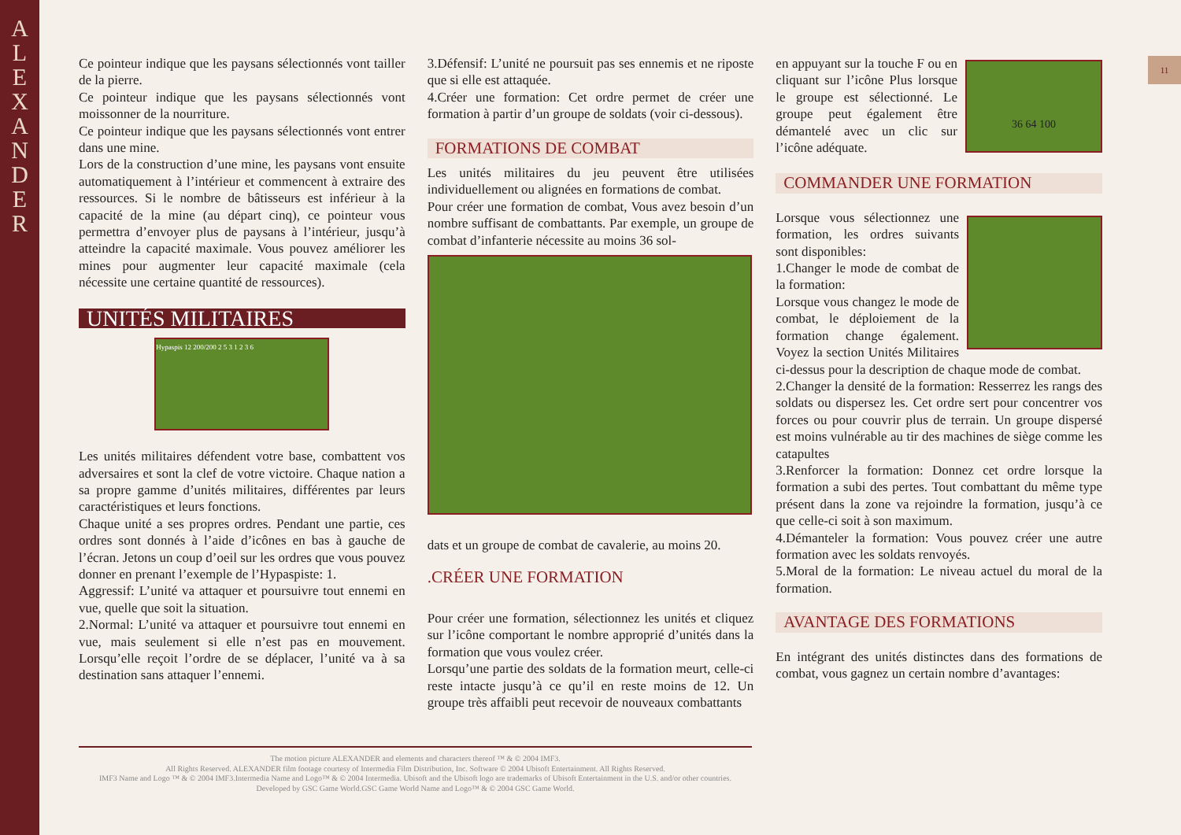A
L
E
X
A
N
D
E
R
11
Ce pointeur indique que les paysans sélectionnés vont tailler de la pierre.
Ce pointeur indique que les paysans sélectionnés vont moissonner de la nourriture.
Ce pointeur indique que les paysans sélectionnés vont entrer dans une mine.
Lors de la construction d’une mine, les paysans vont ensuite automatiquement à l’intérieur et commencent à extraire des ressources. Si le nombre de bâtisseurs est inférieur à la capacité de la mine (au départ cinq), ce pointeur vous permettra d’envoyer plus de paysans à l’intérieur, jusqu’à atteindre la capacité maximale. Vous pouvez améliorer les mines pour augmenter leur capacité maximale (cela nécessite une certaine quantité de ressources).
UNITÉS MILITAIRES
Hypaspis 12 200/200 2 5 3 1 2 3 6
Les unités militaires défendent votre base, combattent vos adversaires et sont la clef de votre victoire. Chaque nation a sa propre gamme d’unités militaires, différentes par leurs caractéristiques et leurs fonctions.
Chaque unité a ses propres ordres. Pendant une partie, ces ordres sont donnés à l’aide d’icônes en bas à gauche de l’écran. Jetons un coup d’oeil sur les ordres que vous pouvez donner en prenant l’exemple de l’Hypaspiste: 1.
Aggressif: L’unité va attaquer et poursuivre tout ennemi en vue, quelle que soit la situation.
2.Normal: L’unité va attaquer et poursuivre tout ennemi en vue, mais seulement si elle n’est pas en mouvement. Lorsqu’elle reçoit l’ordre de se déplacer, l’unité va à sa destination sans attaquer l’ennemi.
3.Défensif: L’unité ne poursuit pas ses ennemis et ne riposte que si elle est attaquée.
4.Créer une formation: Cet ordre permet de créer une formation à partir d’un groupe de soldats (voir ci-dessous).
FORMATIONS DE COMBAT
Les unités militaires du jeu peuvent être utilisées individuellement ou alignées en formations de combat.
Pour créer une formation de combat, Vous avez besoin d’un nombre suffisant de combattants. Par exemple, un groupe de combat d’infanterie nécessite au moins 36 sol-
dats et un groupe de combat de cavalerie, au moins 20.
.CRÉER UNE FORMATION
Pour créer une formation, sélectionnez les unités et cliquez sur l’icône comportant le nombre approprié d’unités dans la formation que vous voulez créer.
Lorsqu’une partie des soldats de la formation meurt, celle-ci reste intacte jusqu’à ce qu’il en reste moins de 12. Un groupe très affaibli peut recevoir de nouveaux combattants
36 64 100
en appuyant sur la touche F ou en cliquant sur l’icône Plus lorsque le groupe est sélectionné. Le groupe peut également être démantelé avec un clic sur l’icône adéquate.
COMMANDER UNE FORMATION
Lorsque vous sélectionnez une formation, les ordres suivants sont disponibles:
1.Changer le mode de combat de la formation:
Lorsque vous changez le mode de combat, le déploiement de la formation change également. Voyez la section Unités Militaires ci-dessus pour la description de chaque mode de combat.
2.Changer la densité de la formation: Resserrez les rangs des soldats ou dispersez les. Cet ordre sert pour concentrer vos forces ou pour couvrir plus de terrain. Un groupe dispersé est moins vulnérable au tir des machines de siège comme les catapultes
3.Renforcer la formation: Donnez cet ordre lorsque la formation a subi des pertes. Tout combattant du même type présent dans la zone va rejoindre la formation, jusqu’à ce que celle-ci soit à son maximum.
4.Démanteler la formation: Vous pouvez créer une autre formation avec les soldats renvoyés.
5.Moral de la formation: Le niveau actuel du moral de la formation.
AVANTAGE DES FORMATIONS
En intégrant des unités distinctes dans des formations de combat, vous gagnez un certain nombre d’avantages:
The motion picture ALEXANDER and elements and characters thereof ™ & © 2004 IMF3.
All Rights Reserved. ALEXANDER film footage courtesy of Intermedia Film Distribution, Inc. Software © 2004 Ubisoft Entertainment. All Rights Reserved.
IMF3 Name and Logo ™ & © 2004 IMF3.Intermedia Name and Logo™ & © 2004 Intermedia. Ubisoft and the Ubisoft logo are trademarks of Ubisoft Entertainment in the U.S. and/or other countries.
Developed by GSC Game World.GSC Game World Name and Logo™ & © 2004 GSC Game World.